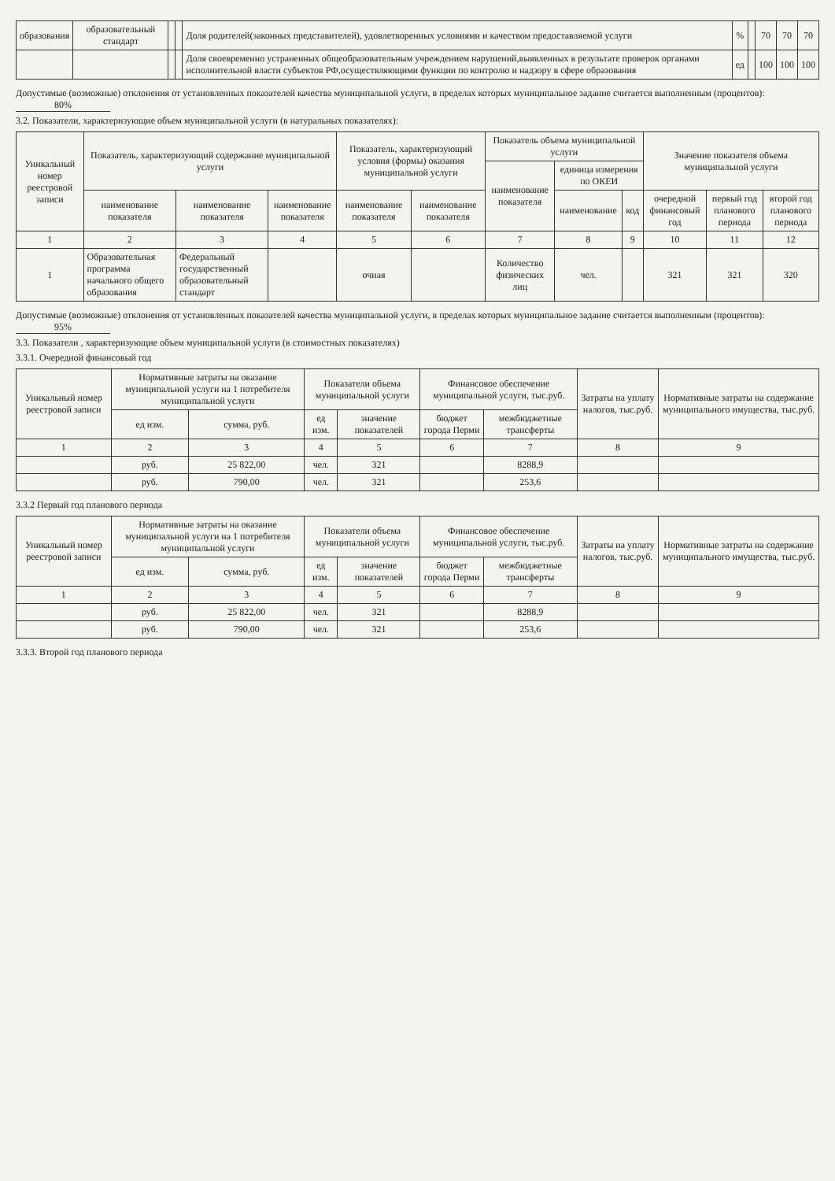| образования | образовательный стандарт | | | Доля родителей(законных представителей), удовлетворенных условиями и качеством предоставляемой услуги | % | | 70 | 70 | 70 |
| | | | | Доля своевременно устраненных общеобразовательным учреждением нарушений,выявленных в результате проверок органами исполнительной власти субъектов РФ,осуществляющими функции по контролю и надзору в сфере образования | ед | | 100 | 100 | 100 |
Допустимые (возможные) отклонения от установленных показателей качества муниципальной услуги, в пределах которых муниципальное задание считается выполненным (процентов): 80%
3.2. Показатели, характеризующие объем муниципальной услуги (в натуральных показателях):
| Уникальный номер реестровой записи | Показатель, характеризующий содержание муниципальной услуги | | | Показатель, характеризующий условия (формы) оказания муниципальной услуги | | Показатель объема муниципальной услуги | | | Значение показателя объема муниципальной услуги | | |
| --- | --- | --- | --- | --- | --- | --- | --- | --- | --- | --- | --- |
| | | | | | | наименование показателя | единица измерения по ОКЕИ | | | | |
| | наименование показателя | наименование показателя | наименование показателя | наименование показателя | наименование показателя | | наименование | код | очередной финансовый год | первый год планового периода | второй год планового периода |
| 1 | 2 | 3 | 4 | 5 | 6 | 7 | 8 | 9 | 10 | 11 | 12 |
| 1 | Образовательная программа начального общего образования | Федеральный государственный образовательный стандарт | | очная | | Количество физических лиц | чел. | | 321 | 321 | 320 |
Допустимые (возможные) отклонения от установленных показателей качества муниципальной услуги, в пределах которых муниципальное задание считается выполненным (процентов): 95%
3.3. Показатели , характеризующие объем муниципальной услуги (в стоимостных показателях)
3.3.1. Очередной финансовый год
| Уникальный номер реестровой записи | Нормативные затраты на оказание муниципальной услуги на 1 потребителя муниципальной услуги | | Показатели объема муниципальной услуги | | Финансовое обеспечение муниципальной услуги, тыс.руб. | | Затраты на уплату налогов, тыс.руб. | Нормативные затраты на содержание муниципального имущества, тыс.руб. |
| --- | --- | --- | --- | --- | --- | --- | --- | --- |
| | ед изм. | сумма, руб. | ед изм. | значение показателей | бюджет города Перми | межбюджетные трансферты | | |
| 1 | 2 | 3 | 4 | 5 | 6 | 7 | 8 | 9 |
| | руб. | 25 822,00 | чел. | 321 | | 8288,9 | | |
| | руб. | 790,00 | чел. | 321 | | 253,6 | | |
3.3.2 Первый год планового периода
| Уникальный номер реестровой записи | Нормативные затраты на оказание муниципальной услуги на 1 потребителя муниципальной услуги | | Показатели объема муниципальной услуги | | Финансовое обеспечение муниципальной услуги, тыс.руб. | | Затраты на уплату налогов, тыс.руб. | Нормативные затраты на содержание муниципального имущества, тыс.руб. |
| --- | --- | --- | --- | --- | --- | --- | --- | --- |
| | ед изм. | сумма, руб. | ед изм. | значение показателей | бюджет города Перми | межбюджетные трансферты | | |
| 1 | 2 | 3 | 4 | 5 | 6 | 7 | 8 | 9 |
| | руб. | 25 822,00 | чел. | 321 | | 8288,9 | | |
| | руб. | 790,00 | чел. | 321 | | 253,6 | | |
3.3.3. Второй год планового периода